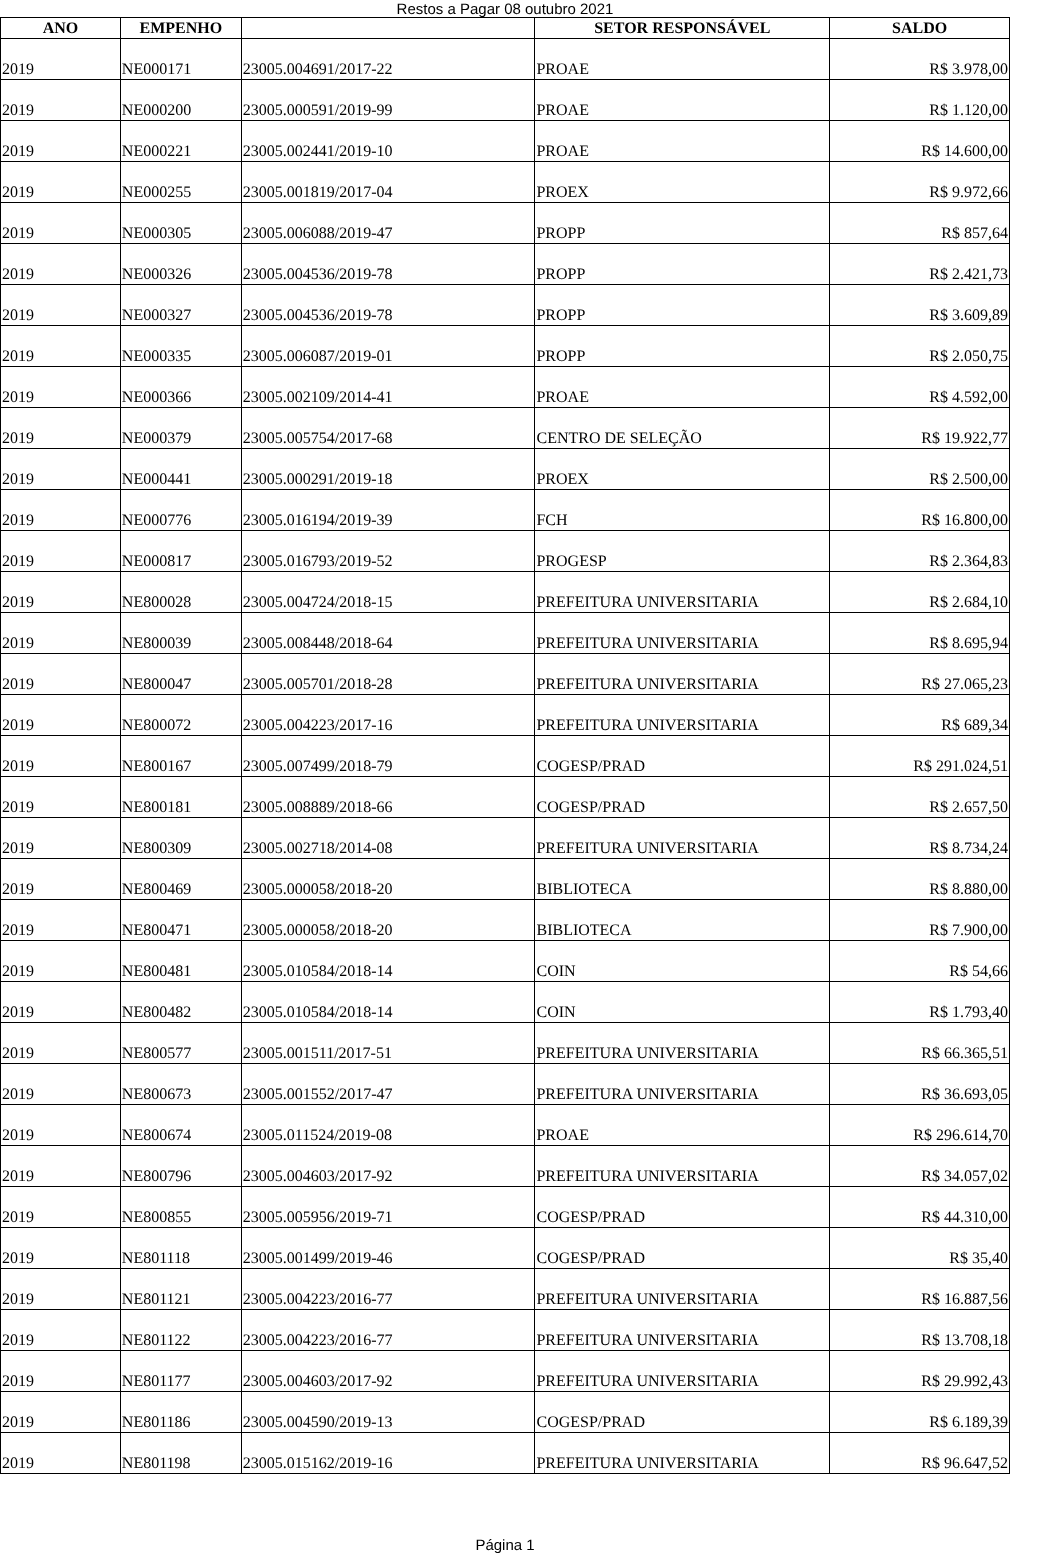Restos a Pagar 08 outubro 2021
| ANO | EMPENHO | | SETOR RESPONSÁVEL | SALDO |
| --- | --- | --- | --- | --- |
| 2019 | NE000171 | 23005.004691/2017-22 | PROAE | R$ 3.978,00 |
| 2019 | NE000200 | 23005.000591/2019-99 | PROAE | R$ 1.120,00 |
| 2019 | NE000221 | 23005.002441/2019-10 | PROAE | R$ 14.600,00 |
| 2019 | NE000255 | 23005.001819/2017-04 | PROEX | R$ 9.972,66 |
| 2019 | NE000305 | 23005.006088/2019-47 | PROPP | R$ 857,64 |
| 2019 | NE000326 | 23005.004536/2019-78 | PROPP | R$ 2.421,73 |
| 2019 | NE000327 | 23005.004536/2019-78 | PROPP | R$ 3.609,89 |
| 2019 | NE000335 | 23005.006087/2019-01 | PROPP | R$ 2.050,75 |
| 2019 | NE000366 | 23005.002109/2014-41 | PROAE | R$ 4.592,00 |
| 2019 | NE000379 | 23005.005754/2017-68 | CENTRO DE SELEÇÃO | R$ 19.922,77 |
| 2019 | NE000441 | 23005.000291/2019-18 | PROEX | R$ 2.500,00 |
| 2019 | NE000776 | 23005.016194/2019-39 | FCH | R$ 16.800,00 |
| 2019 | NE000817 | 23005.016793/2019-52 | PROGESP | R$ 2.364,83 |
| 2019 | NE800028 | 23005.004724/2018-15 | PREFEITURA UNIVERSITARIA | R$ 2.684,10 |
| 2019 | NE800039 | 23005.008448/2018-64 | PREFEITURA UNIVERSITARIA | R$ 8.695,94 |
| 2019 | NE800047 | 23005.005701/2018-28 | PREFEITURA UNIVERSITARIA | R$ 27.065,23 |
| 2019 | NE800072 | 23005.004223/2017-16 | PREFEITURA UNIVERSITARIA | R$ 689,34 |
| 2019 | NE800167 | 23005.007499/2018-79 | COGESP/PRAD | R$ 291.024,51 |
| 2019 | NE800181 | 23005.008889/2018-66 | COGESP/PRAD | R$ 2.657,50 |
| 2019 | NE800309 | 23005.002718/2014-08 | PREFEITURA UNIVERSITARIA | R$ 8.734,24 |
| 2019 | NE800469 | 23005.000058/2018-20 | BIBLIOTECA | R$ 8.880,00 |
| 2019 | NE800471 | 23005.000058/2018-20 | BIBLIOTECA | R$ 7.900,00 |
| 2019 | NE800481 | 23005.010584/2018-14 | COIN | R$ 54,66 |
| 2019 | NE800482 | 23005.010584/2018-14 | COIN | R$ 1.793,40 |
| 2019 | NE800577 | 23005.001511/2017-51 | PREFEITURA UNIVERSITARIA | R$ 66.365,51 |
| 2019 | NE800673 | 23005.001552/2017-47 | PREFEITURA UNIVERSITARIA | R$ 36.693,05 |
| 2019 | NE800674 | 23005.011524/2019-08 | PROAE | R$ 296.614,70 |
| 2019 | NE800796 | 23005.004603/2017-92 | PREFEITURA UNIVERSITARIA | R$ 34.057,02 |
| 2019 | NE800855 | 23005.005956/2019-71 | COGESP/PRAD | R$ 44.310,00 |
| 2019 | NE801118 | 23005.001499/2019-46 | COGESP/PRAD | R$ 35,40 |
| 2019 | NE801121 | 23005.004223/2016-77 | PREFEITURA UNIVERSITARIA | R$ 16.887,56 |
| 2019 | NE801122 | 23005.004223/2016-77 | PREFEITURA UNIVERSITARIA | R$ 13.708,18 |
| 2019 | NE801177 | 23005.004603/2017-92 | PREFEITURA UNIVERSITARIA | R$ 29.992,43 |
| 2019 | NE801186 | 23005.004590/2019-13 | COGESP/PRAD | R$ 6.189,39 |
| 2019 | NE801198 | 23005.015162/2019-16 | PREFEITURA UNIVERSITARIA | R$ 96.647,52 |
Página 1